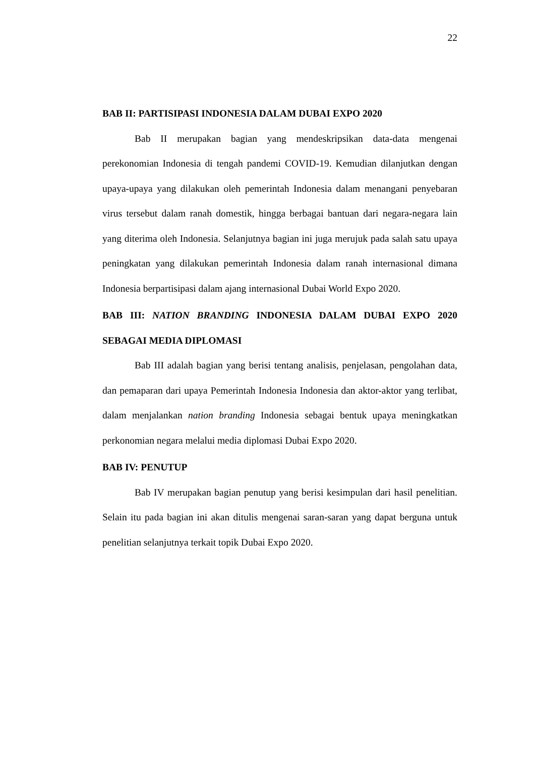22
BAB II: PARTISIPASI INDONESIA DALAM DUBAI EXPO 2020
Bab II merupakan bagian yang mendeskripsikan data-data mengenai perekonomian Indonesia di tengah pandemi COVID-19. Kemudian dilanjutkan dengan upaya-upaya yang dilakukan oleh pemerintah Indonesia dalam menangani penyebaran virus tersebut dalam ranah domestik, hingga berbagai bantuan dari negara-negara lain yang diterima oleh Indonesia. Selanjutnya bagian ini juga merujuk pada salah satu upaya peningkatan yang dilakukan pemerintah Indonesia dalam ranah internasional dimana Indonesia berpartisipasi dalam ajang internasional Dubai World Expo 2020.
BAB III: NATION BRANDING INDONESIA DALAM DUBAI EXPO 2020 SEBAGAI MEDIA DIPLOMASI
Bab III adalah bagian yang berisi tentang analisis, penjelasan, pengolahan data, dan pemaparan dari upaya Pemerintah Indonesia Indonesia dan aktor-aktor yang terlibat, dalam menjalankan nation branding Indonesia sebagai bentuk upaya meningkatkan perkonomian negara melalui media diplomasi Dubai Expo 2020.
BAB IV: PENUTUP
Bab IV merupakan bagian penutup yang berisi kesimpulan dari hasil penelitian. Selain itu pada bagian ini akan ditulis mengenai saran-saran yang dapat berguna untuk penelitian selanjutnya terkait topik Dubai Expo 2020.